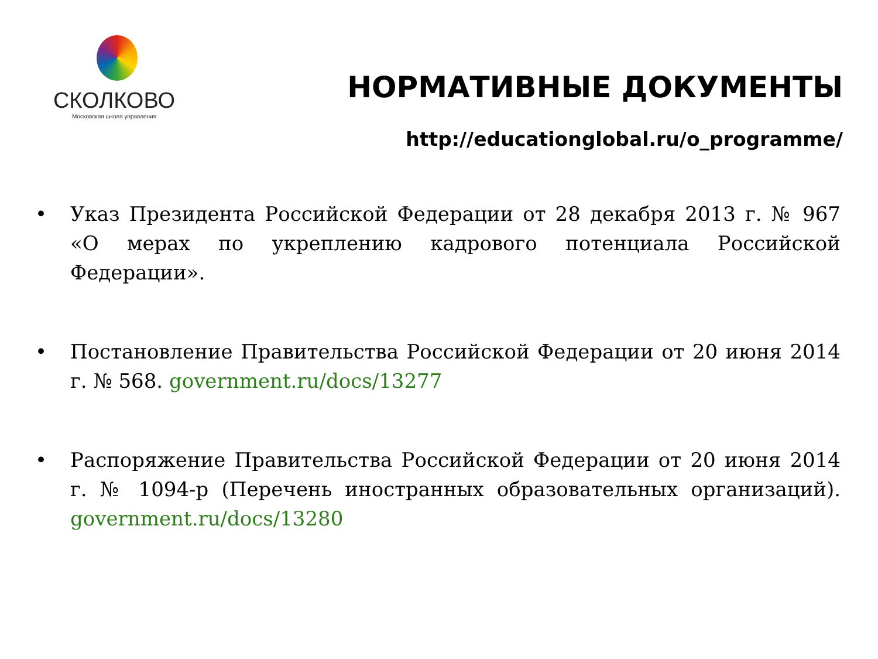СКОЛКОВО
Московская школа управления
НОРМАТИВНЫЕ ДОКУМЕНТЫ
http://educationglobal.ru/o_programme/
• Указ Президента Российской Федерации от 28 декабря 2013 г. № 967 «О мерах по укреплению кадрового потенциала Российской Федерации».
• Постановление Правительства Российской Федерации от 20 июня 2014 г. № 568. government.ru/docs/13277
• Распоряжение Правительства Российской Федерации от 20 июня 2014 г. № 1094-р (Перечень иностранных образовательных организаций). government.ru/docs/13280